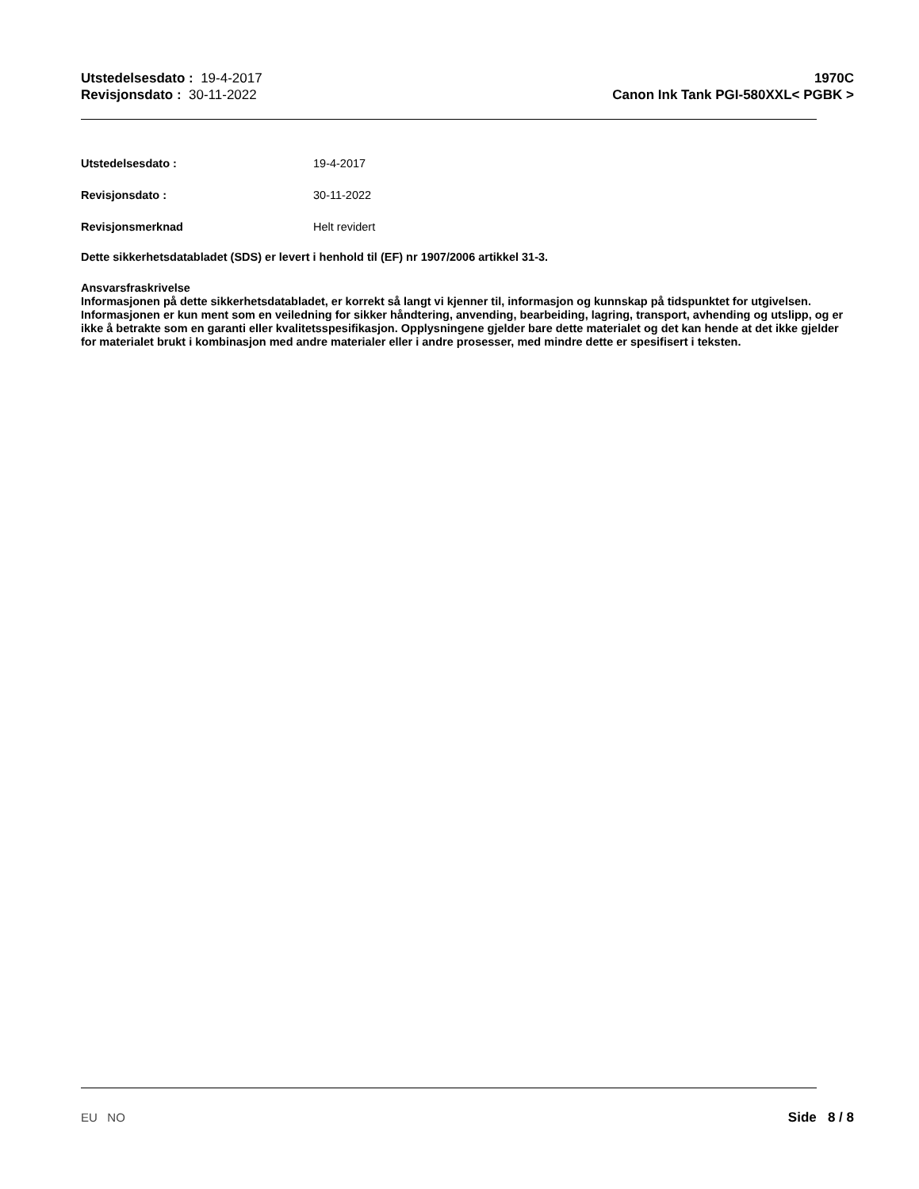Utstedelsesdato : 19-4-2017
Revisjonsdato : 30-11-2022
1970C
Canon Ink Tank PGI-580XXL< PGBK >
Utstedelsesdato : 19-4-2017
Revisjonsdato : 30-11-2022
Revisjonsmerknad Helt revidert
Dette sikkerhetsdatabladet (SDS) er levert i henhold til (EF) nr 1907/2006 artikkel 31-3.
Ansvarsfraskrivelse
Informasjonen på dette sikkerhetsdatabladet, er korrekt så langt vi kjenner til, informasjon og kunnskap på tidspunktet for utgivelsen. Informasjonen er kun ment som en veiledning for sikker håndtering, anvending, bearbeiding, lagring, transport, avhending og utslipp, og er ikke å betrakte som en garanti eller kvalitetsspesifikasjon. Opplysningene gjelder bare dette materialet og det kan hende at det ikke gjelder for materialet brukt i kombinasjon med andre materialer eller i andre prosesser, med mindre dette er spesifisert i teksten.
EU NO Side 8 / 8